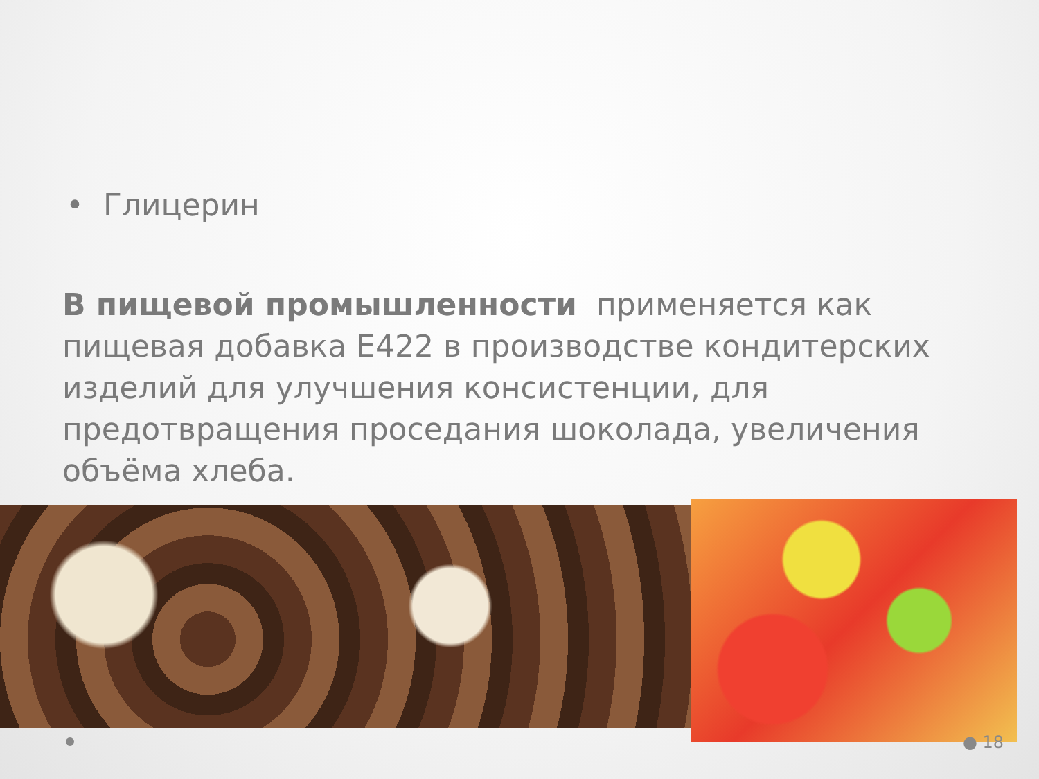• Глицерин
В пищевой промышленности применяется как пищевая добавка Е422 в производстве кондитерских изделий для улучшения консистенции, для предотвращения проседания шоколада, увеличения объёма хлеба.
● 18